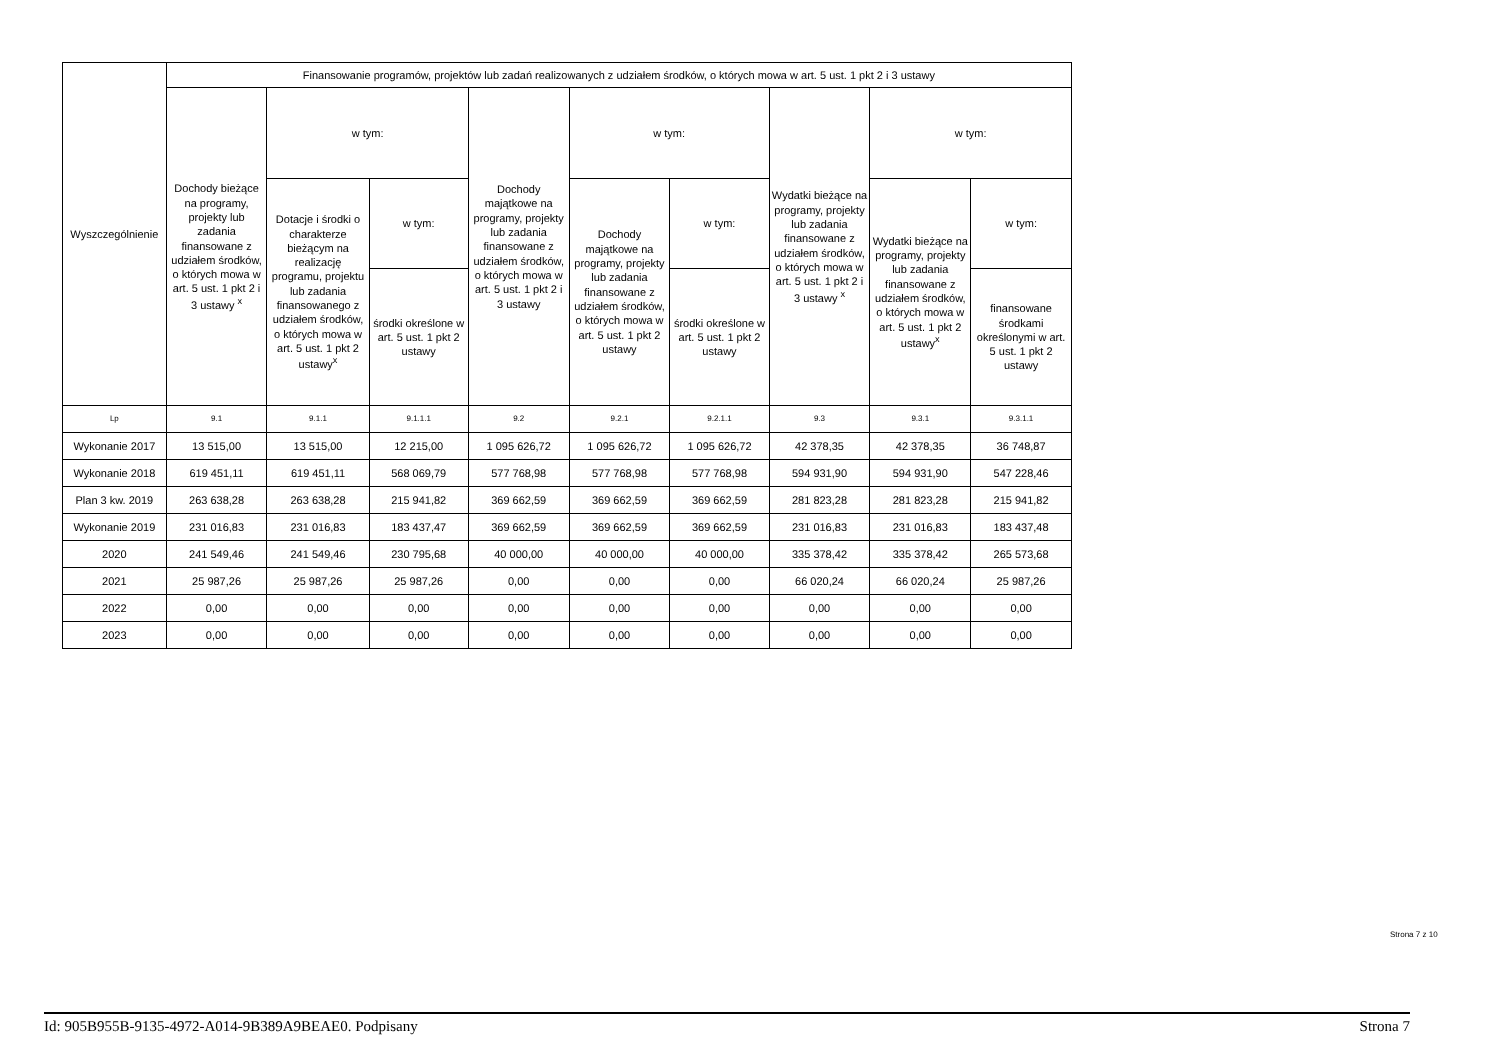| Wyszczególnienie | Finansowanie programów, projektów lub zadań realizowanych z udziałem środków, o których mowa w art. 5 ust. 1 pkt 2 i 3 ustawy | | | | | | | | |
| --- | --- | --- | --- | --- | --- | --- | --- | --- | --- |
| | Dochody bieżące na programy, projekty lub zadania finansowane z udziałem środków, o których mowa w art. 5 ust. 1 pkt 2 i 3 ustawy <sup>x</sup> | w tym: | | Dochody majątkowe na programy, projekty lub zadania finansowane z udziałem środków, o których mowa w art. 5 ust. 1 pkt 2 i 3 ustawy | w tym: | | Wydatki bieżące na programy, projekty lub zadania finansowane z udziałem środków, o których mowa w art. 5 ust. 1 pkt 2 i 3 ustawy <sup>x</sup> | w tym: | |
| | | Dotacje i środki o charakterze bieżącym na realizację programu, projektu lub zadania finansowanego z udziałem środków, o których mowa w art. 5 ust. 1 pkt 2 ustawy<sup>x</sup> | w tym: | | Dochody majątkowe na programy, projekty lub zadania finansowane z udziałem środków, o których mowa w art. 5 ust. 1 pkt 2 ustawy | w tym: | | Wydatki bieżące na programy, projekty lub zadania finansowane z udziałem środków, o których mowa w art. 5 ust. 1 pkt 2 ustawy<sup>x</sup> | w tym: |
| | | | środki określone w art. 5 ust. 1 pkt 2 ustawy | | | środki określone w art. 5 ust. 1 pkt 2 ustawy | | | finansowane środkami określonymi w art. 5 ust. 1 pkt 2 ustawy |
| Lp | 9.1 | 9.1.1 | 9.1.1.1 | 9.2 | 9.2.1 | 9.2.1.1 | 9.3 | 9.3.1 | 9.3.1.1 |
| Wykonanie 2017 | 13 515,00 | 13 515,00 | 12 215,00 | 1 095 626,72 | 1 095 626,72 | 1 095 626,72 | 42 378,35 | 42 378,35 | 36 748,87 |
| Wykonanie 2018 | 619 451,11 | 619 451,11 | 568 069,79 | 577 768,98 | 577 768,98 | 577 768,98 | 594 931,90 | 594 931,90 | 547 228,46 |
| Plan 3 kw. 2019 | 263 638,28 | 263 638,28 | 215 941,82 | 369 662,59 | 369 662,59 | 369 662,59 | 281 823,28 | 281 823,28 | 215 941,82 |
| Wykonanie 2019 | 231 016,83 | 231 016,83 | 183 437,47 | 369 662,59 | 369 662,59 | 369 662,59 | 231 016,83 | 231 016,83 | 183 437,48 |
| 2020 | 241 549,46 | 241 549,46 | 230 795,68 | 40 000,00 | 40 000,00 | 40 000,00 | 335 378,42 | 335 378,42 | 265 573,68 |
| 2021 | 25 987,26 | 25 987,26 | 25 987,26 | 0,00 | 0,00 | 0,00 | 66 020,24 | 66 020,24 | 25 987,26 |
| 2022 | 0,00 | 0,00 | 0,00 | 0,00 | 0,00 | 0,00 | 0,00 | 0,00 | 0,00 |
| 2023 | 0,00 | 0,00 | 0,00 | 0,00 | 0,00 | 0,00 | 0,00 | 0,00 | 0,00 |
Strona 7 z 10
Id: 905B955B-9135-4972-A014-9B389A9BEAE0. Podpisany Strona 7